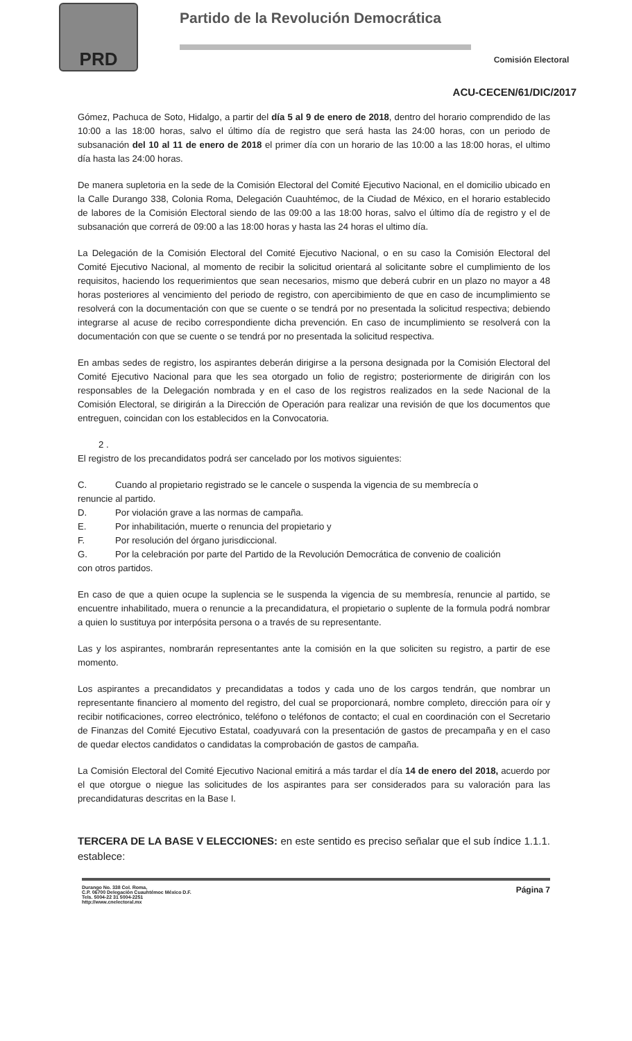PRD
Partido de la Revolución Democrática
Comisión Electoral
ACU-CECEN/61/DIC/2017
Gómez, Pachuca de Soto, Hidalgo, a partir del día 5 al 9 de enero de 2018, dentro del horario comprendido de las 10:00 a las 18:00 horas, salvo el último día de registro que será hasta las 24:00 horas, con un periodo de subsanación del 10 al 11 de enero de 2018 el primer día con un horario de las 10:00 a las 18:00 horas, el ultimo día hasta las 24:00 horas.
De manera supletoria en la sede de la Comisión Electoral del Comité Ejecutivo Nacional, en el domicilio ubicado en la Calle Durango 338, Colonia Roma, Delegación Cuauhtémoc, de la Ciudad de México, en el horario establecido de labores de la Comisión Electoral siendo de las 09:00 a las 18:00 horas, salvo el último día de registro y el de subsanación que correrá de 09:00 a las 18:00 horas y hasta las 24 horas el ultimo día.
La Delegación de la Comisión Electoral del Comité Ejecutivo Nacional, o en su caso la Comisión Electoral del Comité Ejecutivo Nacional, al momento de recibir la solicitud orientará al solicitante sobre el cumplimiento de los requisitos, haciendo los requerimientos que sean necesarios, mismo que deberá cubrir en un plazo no mayor a 48 horas posteriores al vencimiento del periodo de registro, con apercibimiento de que en caso de incumplimiento se resolverá con la documentación con que se cuente o se tendrá por no presentada la solicitud respectiva; debiendo integrarse al acuse de recibo correspondiente dicha prevención. En caso de incumplimiento se resolverá con la documentación con que se cuente o se tendrá por no presentada la solicitud respectiva.
En ambas sedes de registro, los aspirantes deberán dirigirse a la persona designada por la Comisión Electoral del Comité Ejecutivo Nacional para que les sea otorgado un folio de registro; posteriormente de dirigirán con los responsables de la Delegación nombrada y en el caso de los registros realizados en la sede Nacional de la Comisión Electoral, se dirigirán a la Dirección de Operación para realizar una revisión de que los documentos que entreguen, coincidan con los establecidos en la Convocatoria.
2 .
El registro de los precandidatos podrá ser cancelado por los motivos siguientes:
C. Cuando al propietario registrado se le cancele o suspenda la vigencia de su membrecía o
renuncie al partido.
D. Por violación grave a las normas de campaña.
E. Por inhabilitación, muerte o renuncia del propietario y
F. Por resolución del órgano jurisdiccional.
G. Por la celebración por parte del Partido de la Revolución Democrática de convenio de coalición
con otros partidos.
En caso de que a quien ocupe la suplencia se le suspenda la vigencia de su membresía, renuncie al partido, se encuentre inhabilitado, muera o renuncie a la precandidatura, el propietario o suplente de la formula podrá nombrar a quien lo sustituya por interpósita persona o a través de su representante.
Las y los aspirantes, nombrarán representantes ante la comisión en la que soliciten su registro, a partir de ese momento.
Los aspirantes a precandidatos y precandidatas a todos y cada uno de los cargos tendrán, que nombrar un representante financiero al momento del registro, del cual se proporcionará, nombre completo, dirección para oír y recibir notificaciones, correo electrónico, teléfono o teléfonos de contacto; el cual en coordinación con el Secretario de Finanzas del Comité Ejecutivo Estatal, coadyuvará con la presentación de gastos de precampaña y en el caso de quedar electos candidatos o candidatas la comprobación de gastos de campaña.
La Comisión Electoral del Comité Ejecutivo Nacional emitirá a más tardar el día 14 de enero del 2018, acuerdo por el que otorgue o niegue las solicitudes de los aspirantes para ser considerados para su valoración para las precandidaturas descritas en la Base I.
TERCERA DE LA BASE V ELECCIONES: en este sentido es preciso señalar que el sub índice 1.1.1. establece:
Durango No. 338 Col. Roma,
C.P. 06700 Delegación Cuauhtémoc México D.F.
Tels. 5004-22 31 5004-2251
http://www.cnelectoral.mx
Página 7